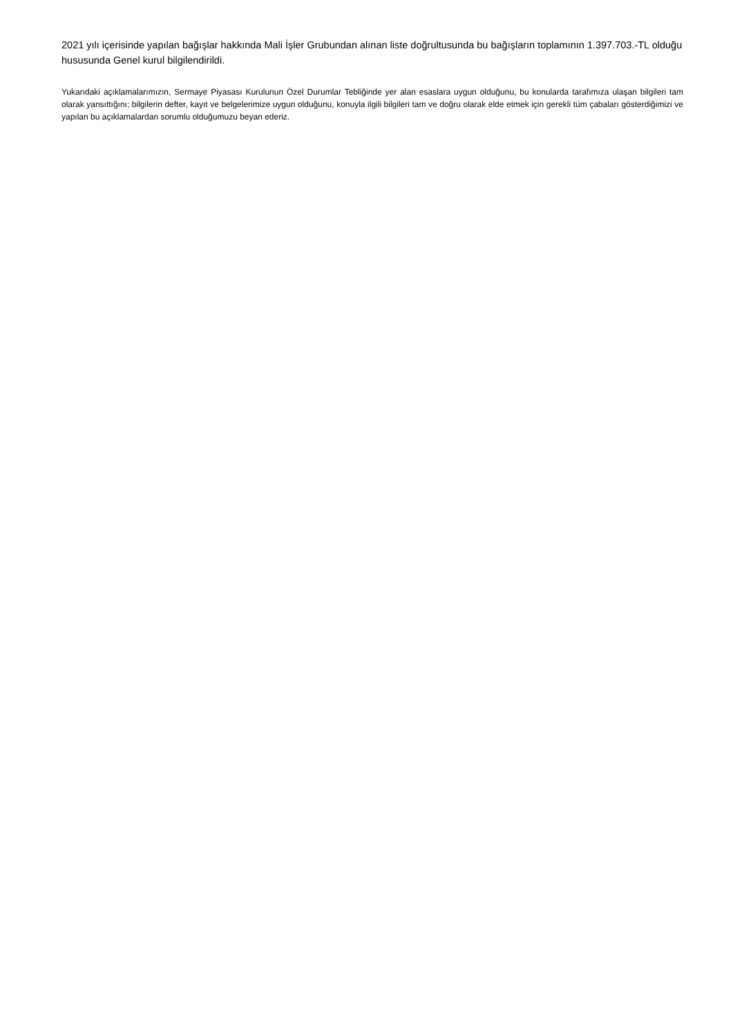2021 yılı içerisinde yapılan bağışlar hakkında Mali İşler Grubundan alınan liste doğrultusunda bu bağışların toplamının 1.397.703.-TL olduğu hususunda Genel kurul bilgilendirildi.
Yukarıdaki açıklamalarımızın, Sermaye Piyasası Kurulunun Özel Durumlar Tebliğinde yer alan esaslara uygun olduğunu, bu konularda tarafımıza ulaşan bilgileri tam olarak yansıttığını; bilgilerin defter, kayıt ve belgelerimize uygun olduğunu, konuyla ilgili bilgileri tam ve doğru olarak elde etmek için gerekli tüm çabaları gösterdiğimizi ve yapılan bu açıklamalardan sorumlu olduğumuzu beyan ederiz.